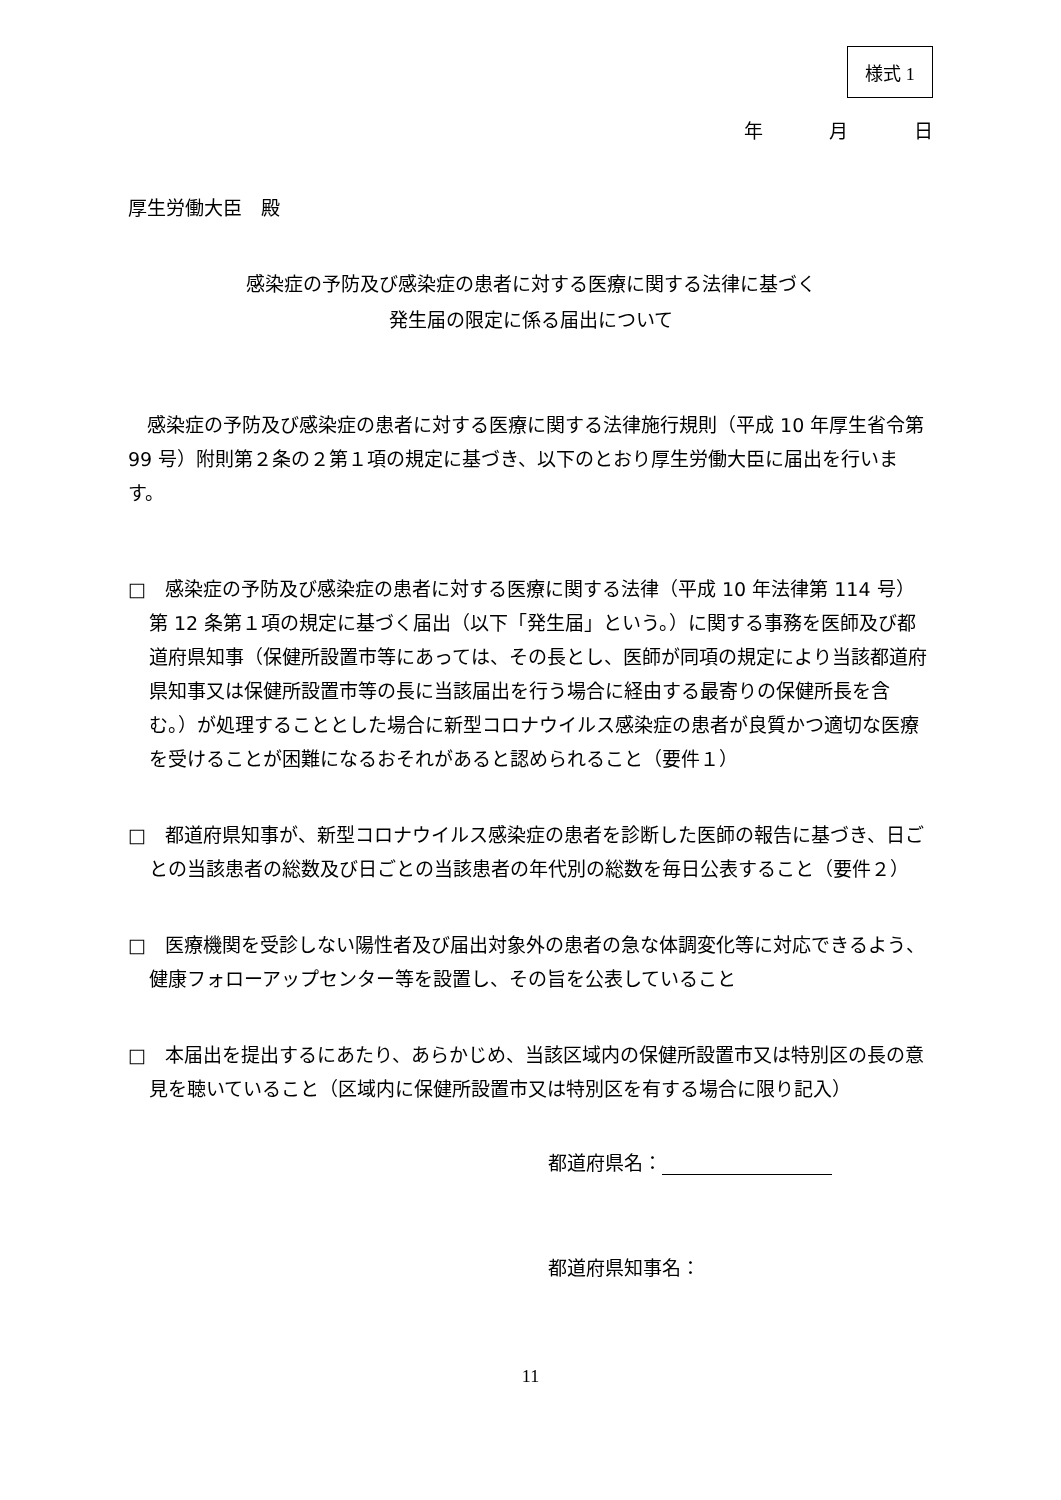様式 1
年 月 日
厚生労働大臣　殿
感染症の予防及び感染症の患者に対する医療に関する法律に基づく
発生届の限定に係る届出について
感染症の予防及び感染症の患者に対する医療に関する法律施行規則（平成 10 年厚生省令第 99 号）附則第２条の２第１項の規定に基づき、以下のとおり厚生労働大臣に届出を行います。
□　感染症の予防及び感染症の患者に対する医療に関する法律（平成 10 年法律第 114 号）第 12 条第１項の規定に基づく届出（以下「発生届」という。）に関する事務を医師及び都道府県知事（保健所設置市等にあっては、その長とし、医師が同項の規定により当該都道府県知事又は保健所設置市等の長に当該届出を行う場合に経由する最寄りの保健所長を含む。）が処理することとした場合に新型コロナウイルス感染症の患者が良質かつ適切な医療を受けることが困難になるおそれがあると認められること（要件１）
□　都道府県知事が、新型コロナウイルス感染症の患者を診断した医師の報告に基づき、日ごとの当該患者の総数及び日ごとの当該患者の年代別の総数を毎日公表すること（要件２）
□　医療機関を受診しない陽性者及び届出対象外の患者の急な体調変化等に対応できるよう、健康フォローアップセンター等を設置し、その旨を公表していること
□　本届出を提出するにあたり、あらかじめ、当該区域内の保健所設置市又は特別区の長の意見を聴いていること（区域内に保健所設置市又は特別区を有する場合に限り記入）
都道府県名：
都道府県知事名：
11